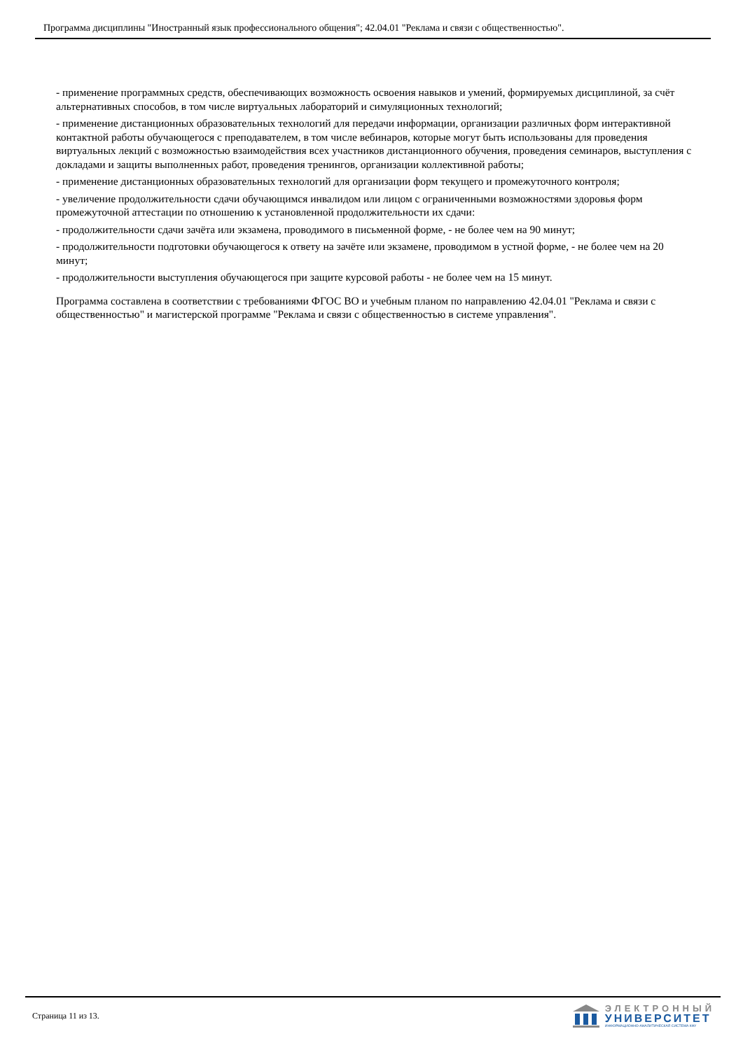Программа дисциплины "Иностранный язык профессионального общения"; 42.04.01 "Реклама и связи с общественностью".
- применение программных средств, обеспечивающих возможность освоения навыков и умений, формируемых дисциплиной, за счёт альтернативных способов, в том числе виртуальных лабораторий и симуляционных технологий;
- применение дистанционных образовательных технологий для передачи информации, организации различных форм интерактивной контактной работы обучающегося с преподавателем, в том числе вебинаров, которые могут быть использованы для проведения виртуальных лекций с возможностью взаимодействия всех участников дистанционного обучения, проведения семинаров, выступления с докладами и защиты выполненных работ, проведения тренингов, организации коллективной работы;
- применение дистанционных образовательных технологий для организации форм текущего и промежуточного контроля;
- увеличение продолжительности сдачи обучающимся инвалидом или лицом с ограниченными возможностями здоровья форм промежуточной аттестации по отношению к установленной продолжительности их сдачи:
- продолжительности сдачи зачёта или экзамена, проводимого в письменной форме, - не более чем на 90 минут;
- продолжительности подготовки обучающегося к ответу на зачёте или экзамене, проводимом в устной форме, - не более чем на 20 минут;
- продолжительности выступления обучающегося при защите курсовой работы - не более чем на 15 минут.
Программа составлена в соответствии с требованиями ФГОС ВО и учебным планом по направлению 42.04.01 "Реклама и связи с общественностью" и магистерской программе "Реклама и связи с общественностью в системе управления".
Страница 11 из 13.
ЭЛЕКТРОННЫЙ
УНИВЕРСИТЕТ
ИНФОРМАЦИОННО-АНАЛИТИЧЕСКАЯ СИСТЕМА КФУ